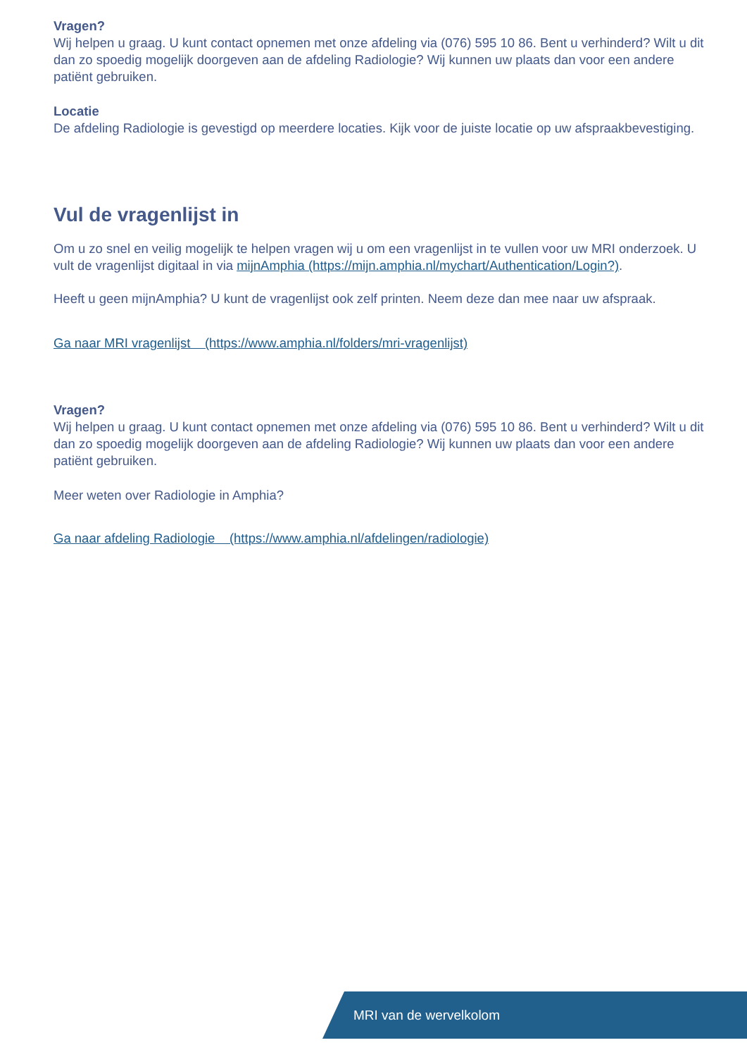Vragen?
Wij helpen u graag. U kunt contact opnemen met onze afdeling via (076) 595 10 86. Bent u verhinderd? Wilt u dit dan zo spoedig mogelijk doorgeven aan de afdeling Radiologie? Wij kunnen uw plaats dan voor een andere patiënt gebruiken.
Locatie
De afdeling Radiologie is gevestigd op meerdere locaties. Kijk voor de juiste locatie op uw afspraakbevestiging.
Vul de vragenlijst in
Om u zo snel en veilig mogelijk te helpen vragen wij u om een vragenlijst in te vullen voor uw MRI onderzoek. U vult de vragenlijst digitaal in via mijnAmphia (https://mijn.amphia.nl/mychart/Authentication/Login?).
Heeft u geen mijnAmphia? U kunt de vragenlijst ook zelf printen. Neem deze dan mee naar uw afspraak.
Ga naar MRI vragenlijst (https://www.amphia.nl/folders/mri-vragenlijst)
Vragen?
Wij helpen u graag. U kunt contact opnemen met onze afdeling via (076) 595 10 86. Bent u verhinderd? Wilt u dit dan zo spoedig mogelijk doorgeven aan de afdeling Radiologie? Wij kunnen uw plaats dan voor een andere patiënt gebruiken.
Meer weten over Radiologie in Amphia?
Ga naar afdeling Radiologie (https://www.amphia.nl/afdelingen/radiologie)
MRI van de wervelkolom